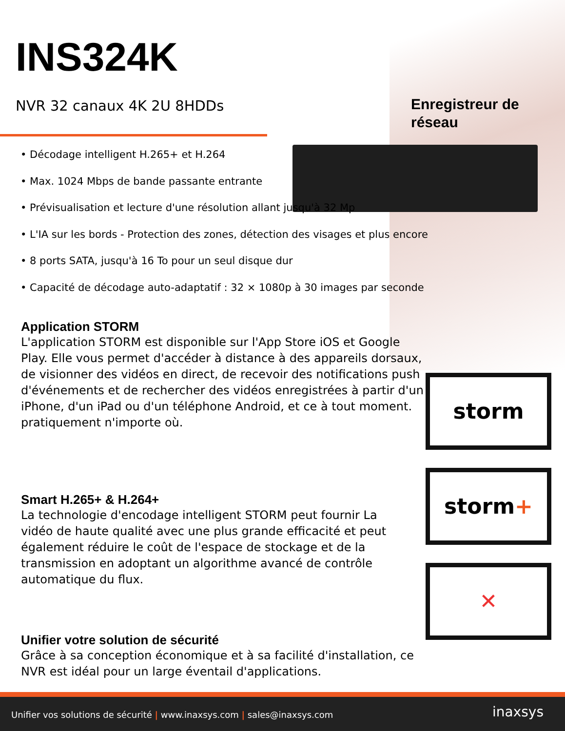INS324K
NVR 32 canaux 4K 2U 8HDDs
Enregistreur de
réseau
• Décodage intelligent H.265+ et H.264
• Max. 1024 Mbps de bande passante entrante
• Prévisualisation et lecture d'une résolution allant jusqu'à 32 Mp
• L'IA sur les bords - Protection des zones, détection des visages et plus encore
• 8 ports SATA, jusqu'à 16 To pour un seul disque dur
• Capacité de décodage auto-adaptatif : 32 × 1080p à 30 images par seconde
Application STORM
L'application STORM est disponible sur l'App Store iOS et Google Play. Elle vous permet d'accéder à distance à des appareils dorsaux, de visionner des vidéos en direct, de recevoir des notifications push d'événements et de rechercher des vidéos enregistrées à partir d'un iPhone, d'un iPad ou d'un téléphone Android, et ce à tout moment.
pratiquement n'importe où.
Smart H.265+ & H.264+
La technologie d'encodage intelligent STORM peut fournir La vidéo de haute qualité avec une plus grande efficacité et peut également réduire le coût de l'espace de stockage et de la transmission en adoptant un algorithme avancé de contrôle automatique du flux.
Unifier votre solution de sécurité
Grâce à sa conception économique et à sa facilité d'installation, ce NVR est idéal pour un large éventail d'applications.
storm
storm+
✕
Unifier vos solutions de sécurité | www.inaxsys.com | sales@inaxsys.com inaxsys